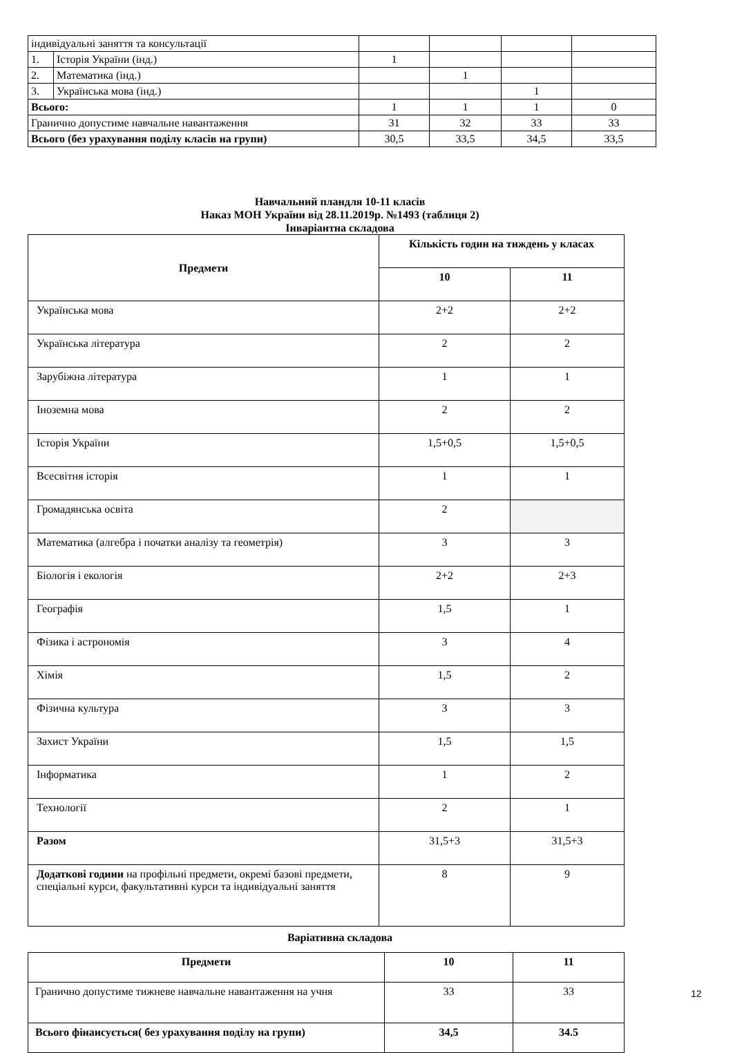| індивідуальні заняття та консультації | | | | | |
| 1. | Історія України (інд.) | 1 | | | |
| 2. | Математика (інд.) | | 1 | | |
| 3. | Українська мова (інд.) | | | 1 | |
| Всього: | | 1 | 1 | 1 | 0 |
| Гранично допустиме навчальне навантаження | | 31 | 32 | 33 | 33 |
| Всього (без урахування поділу класів на групи) | | 30,5 | 33,5 | 34,5 | 33,5 |
Навчальний пландля 10-11 класів
Наказ МОН України від 28.11.2019р. №1493 (таблиця 2)
Інваріантна складова
| Предмети | Кількість годин на тиждень у класах | |
| --- | --- | --- |
| | 10 | 11 |
| Українська мова | 2+2 | 2+2 |
| Українська література | 2 | 2 |
| Зарубіжна література | 1 | 1 |
| Іноземна мова | 2 | 2 |
| Історія України | 1,5+0,5 | 1,5+0,5 |
| Всесвітня історія | 1 | 1 |
| Громадянська освіта | 2 | |
| Математика (алгебра і початки аналізу та геометрія) | 3 | 3 |
| Біологія і екологія | 2+2 | 2+3 |
| Географія | 1,5 | 1 |
| Фізика і астрономія | 3 | 4 |
| Хімія | 1,5 | 2 |
| Фізична культура | 3 | 3 |
| Захист України | 1,5 | 1,5 |
| Інформатика | 1 | 2 |
| Технології | 2 | 1 |
| Разом | 31,5+3 | 31,5+3 |
| Додаткові години на профільні предмети, окремі базові предмети, спеціальні курси, факультативні курси та індивідуальні заняття | 8 | 9 |
Варіативна складова
| Предмети | 10 | 11 |
| --- | --- | --- |
| Гранично допустиме тижневе навчальне навантаження на учня | 33 | 33 |
| Всього фінансується( без урахування поділу на групи) | 34,5 | 34.5 |
12